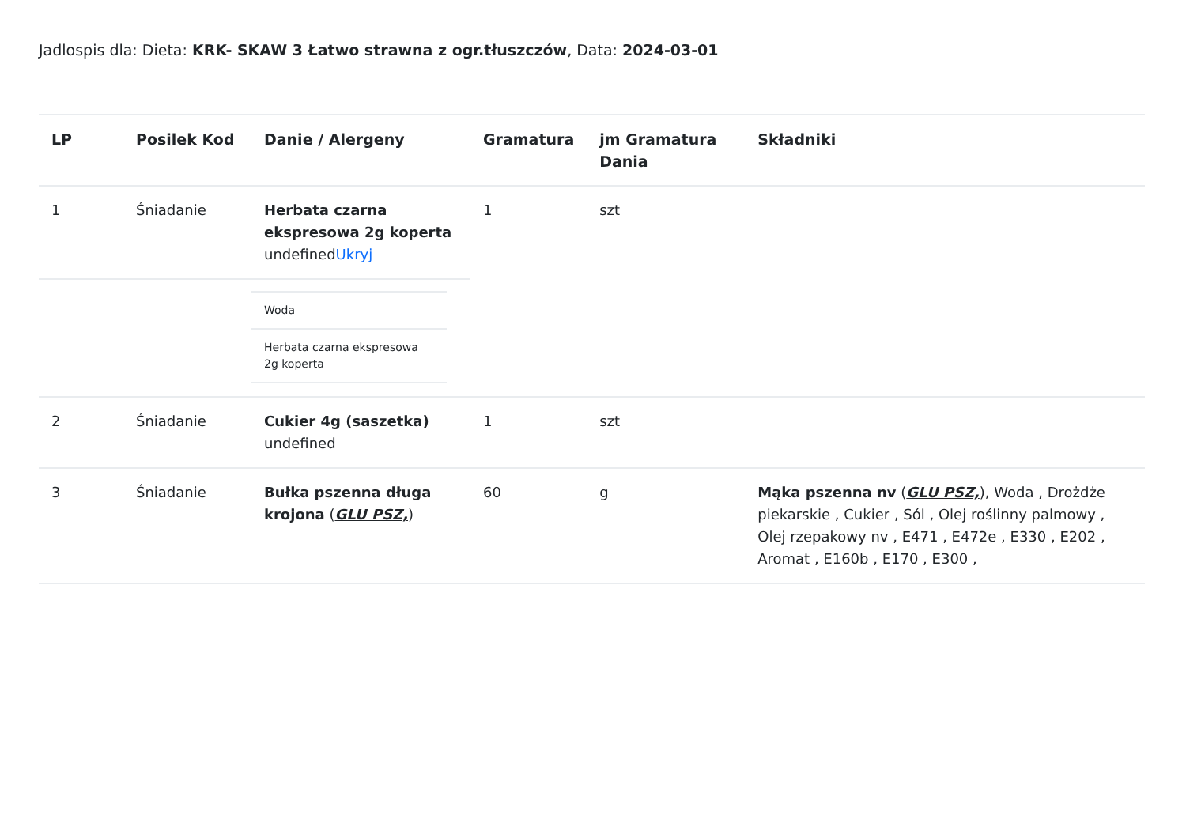Jadlospis dla: Dieta: KRK- SKAW 3 Łatwo strawna z ogr.tłuszczów, Data: 2024-03-01
| LP | Posilek Kod | Danie / Alergeny | Gramatura | jm Gramatura Dania | Składniki |
| --- | --- | --- | --- | --- | --- |
| 1 | Śniadanie | Herbata czarna ekspresowa 2g koperta undefined Ukryj | 1 | szt | |
| | | / Woda / / Herbata czarna ekspresowa 2g koperta / | | | |
| 2 | Śniadanie | Cukier 4g (saszetka) undefined | 1 | szt | |
| 3 | Śniadanie | Bułka pszenna długa krojona ( GLU PSZ, ) | 60 | g | Mąka pszenna nv ( GLU PSZ, ), Woda , Drożdże piekarskie , Cukier , Sól , Olej roślinny palmowy , Olej rzepakowy nv , E471 , E472e , E330 , E202 , Aromat , E160b , E170 , E300 , |